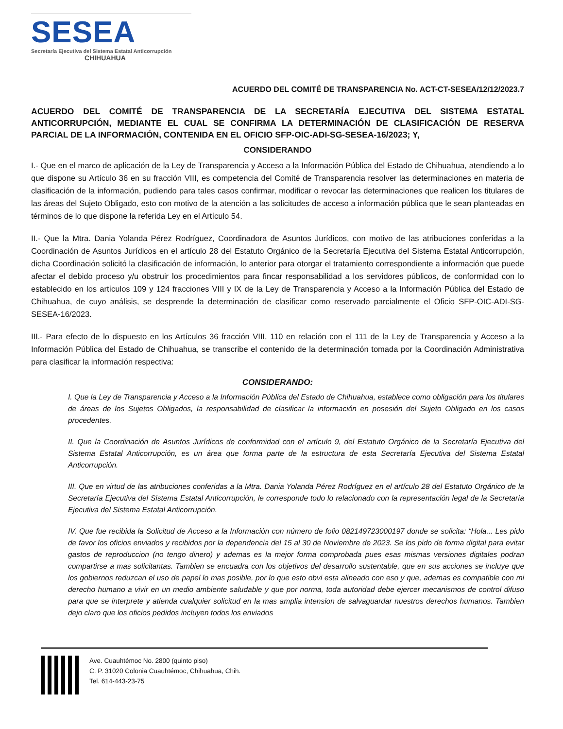SESEA
Secretaría Ejecutiva del Sistema Estatal Anticorrupción
CHIHUAHUA
ACUERDO DEL COMITÉ DE TRANSPARENCIA No. ACT-CT-SESEA/12/12/2023.7
ACUERDO DEL COMITÉ DE TRANSPARENCIA DE LA SECRETARÍA EJECUTIVA DEL SISTEMA ESTATAL ANTICORRUPCIÓN, MEDIANTE EL CUAL SE CONFIRMA LA DETERMINACIÓN DE CLASIFICACIÓN DE RESERVA PARCIAL DE LA INFORMACIÓN, CONTENIDA EN EL OFICIO SFP-OIC-ADI-SG-SESEA-16/2023; Y,
CONSIDERANDO
I.- Que en el marco de aplicación de la Ley de Transparencia y Acceso a la Información Pública del Estado de Chihuahua, atendiendo a lo que dispone su Artículo 36 en su fracción VIII, es competencia del Comité de Transparencia resolver las determinaciones en materia de clasificación de la información, pudiendo para tales casos confirmar, modificar o revocar las determinaciones que realicen los titulares de las áreas del Sujeto Obligado, esto con motivo de la atención a las solicitudes de acceso a información pública que le sean planteadas en términos de lo que dispone la referida Ley en el Artículo 54.
II.- Que la Mtra. Dania Yolanda Pérez Rodríguez, Coordinadora de Asuntos Jurídicos, con motivo de las atribuciones conferidas a la Coordinación de Asuntos Jurídicos en el artículo 28 del Estatuto Orgánico de la Secretaría Ejecutiva del Sistema Estatal Anticorrupción, dicha Coordinación solicitó la clasificación de información, lo anterior para otorgar el tratamiento correspondiente a información que puede afectar el debido proceso y/u obstruir los procedimientos para fincar responsabilidad a los servidores públicos, de conformidad con lo establecido en los artículos 109 y 124 fracciones VIII y IX de la Ley de Transparencia y Acceso a la Información Pública del Estado de Chihuahua, de cuyo análisis, se desprende la determinación de clasificar como reservado parcialmente el Oficio SFP-OIC-ADI-SG-SESEA-16/2023.
III.- Para efecto de lo dispuesto en los Artículos 36 fracción VIII, 110 en relación con el 111 de la Ley de Transparencia y Acceso a la Información Pública del Estado de Chihuahua, se transcribe el contenido de la determinación tomada por la Coordinación Administrativa para clasificar la información respectiva:
CONSIDERANDO:
I. Que la Ley de Transparencia y Acceso a la Información Pública del Estado de Chihuahua, establece como obligación para los titulares de áreas de los Sujetos Obligados, la responsabilidad de clasificar la información en posesión del Sujeto Obligado en los casos procedentes.
II. Que la Coordinación de Asuntos Jurídicos de conformidad con el artículo 9, del Estatuto Orgánico de la Secretaría Ejecutiva del Sistema Estatal Anticorrupción, es un área que forma parte de la estructura de esta Secretaría Ejecutiva del Sistema Estatal Anticorrupción.
III. Que en virtud de las atribuciones conferidas a la Mtra. Dania Yolanda Pérez Rodríguez en el artículo 28 del Estatuto Orgánico de la Secretaría Ejecutiva del Sistema Estatal Anticorrupción, le corresponde todo lo relacionado con la representación legal de la Secretaría Ejecutiva del Sistema Estatal Anticorrupción.
IV. Que fue recibida la Solicitud de Acceso a la Información con número de folio 082149723000197 donde se solicita: “Hola... Les pido de favor los oficios enviados y recibidos por la dependencia del 15 al 30 de Noviembre de 2023. Se los pido de forma digital para evitar gastos de reproduccion (no tengo dinero) y ademas es la mejor forma comprobada pues esas mismas versiones digitales podran compartirse a mas solicitantas. Tambien se encuadra con los objetivos del desarrollo sustentable, que en sus acciones se incluye que los gobiernos reduzcan el uso de papel lo mas posible, por lo que esto obvi esta alineado con eso y que, ademas es compatible con mi derecho humano a vivir en un medio ambiente saludable y que por norma, toda autoridad debe ejercer mecanismos de control difuso para que se interprete y atienda cualquier solicitud en la mas amplia intension de salvaguardar nuestros derechos humanos. Tambien dejo claro que los oficios pedidos incluyen todos los enviados
Ave. Cuauhtémoc No. 2800 (quinto piso)
C. P. 31020 Colonia Cuauhtémoc, Chihuahua, Chih.
Tel. 614-443-23-75